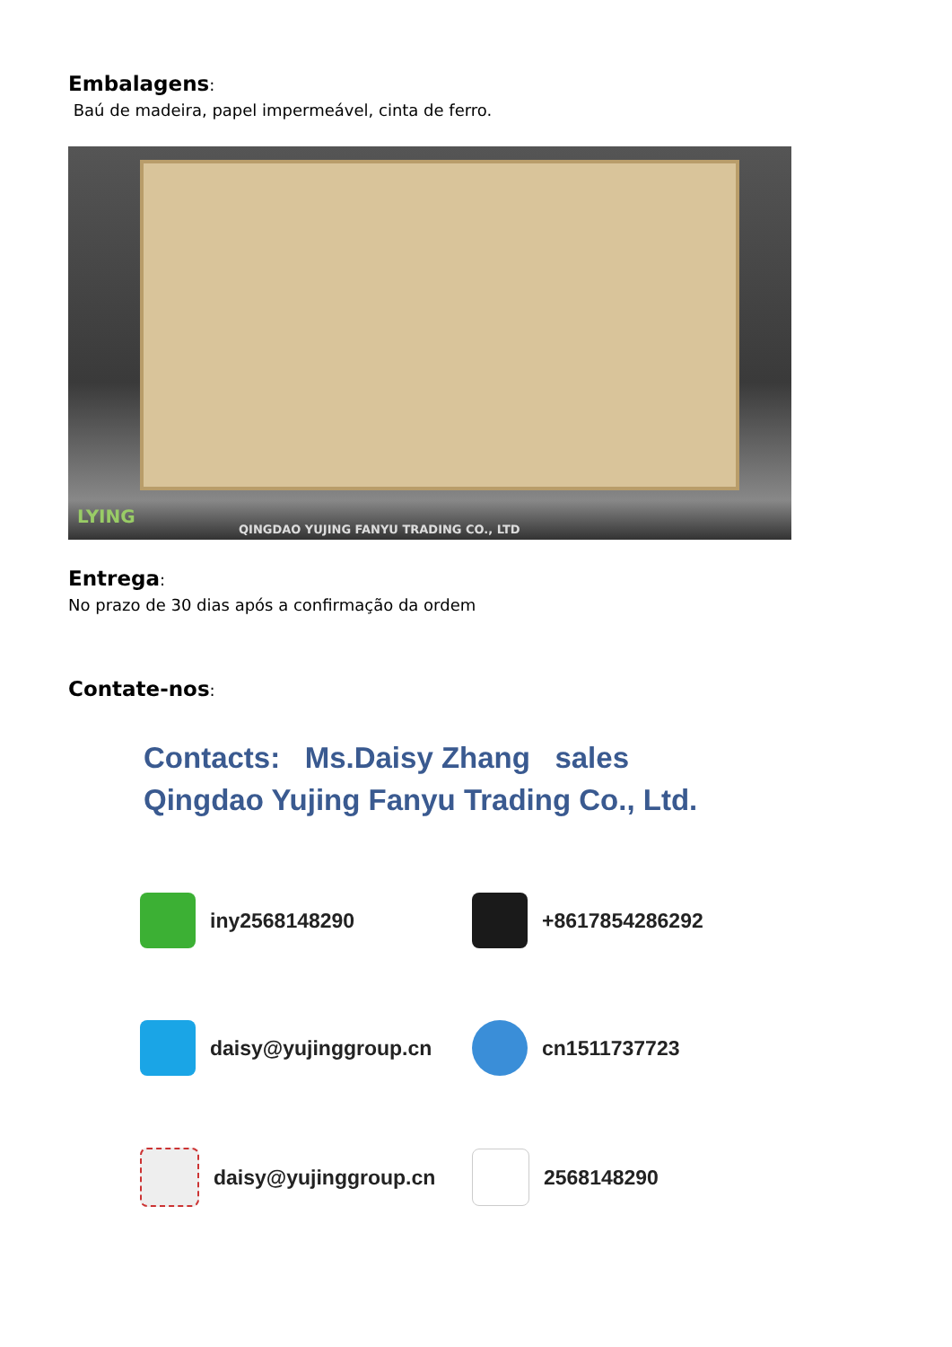Embalagens:
Baú de madeira, papel impermeável, cinta de ferro.
LYING
QINGDAO YUJING FANYU TRADING CO., LTD
Entrega:
No prazo de 30 dias após a confirmação da ordem
Contate-nos:
Contacts: Ms.Daisy Zhang sales
Qingdao Yujing Fanyu Trading Co., Ltd.
iny2568148290
+8617854286292
daisy@yujinggroup.cn
cn1511737723
daisy@yujinggroup.cn
2568148290